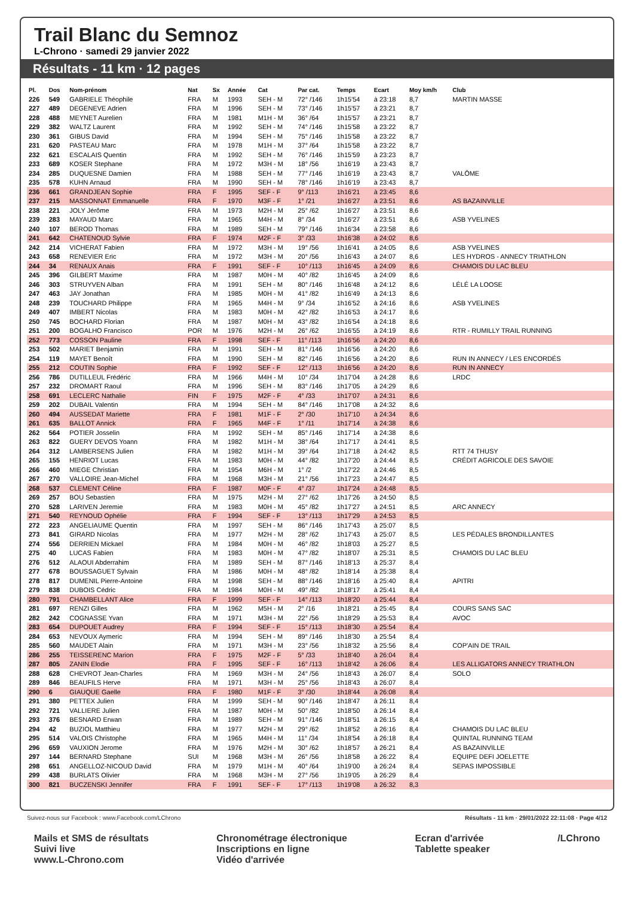Trail Blanc du Semnoz
L-Chrono · samedi 29 janvier 2022
Résultats - 11 km · 12 pages
| Pl. | Dos | Nom-prénom | Nat | Sx | Année | Cat | Par cat. | Temps | Ecart | Moy km/h | Club |
| --- | --- | --- | --- | --- | --- | --- | --- | --- | --- | --- | --- |
| 226 | 549 | GABRIELE Théophile | FRA | M | 1993 | SEH - M | 72° /146 | 1h15'54 | à 23:18 | 8,7 | MARTIN MASSE |
| 227 | 489 | DEGENEVE Adrien | FRA | M | 1996 | SEH - M | 73° /146 | 1h15'57 | à 23:21 | 8,7 | |
| 228 | 488 | MEYNET Aurelien | FRA | M | 1981 | M1H - M | 36° /64 | 1h15'57 | à 23:21 | 8,7 | |
| 229 | 382 | WALTZ Laurent | FRA | M | 1992 | SEH - M | 74° /146 | 1h15'58 | à 23:22 | 8,7 | |
| 230 | 361 | GIBUS David | FRA | M | 1994 | SEH - M | 75° /146 | 1h15'58 | à 23:22 | 8,7 | |
| 231 | 620 | PASTEAU Marc | FRA | M | 1978 | M1H - M | 37° /64 | 1h15'58 | à 23:22 | 8,7 | |
| 232 | 621 | ESCALAIS Quentin | FRA | M | 1992 | SEH - M | 76° /146 | 1h15'59 | à 23:23 | 8,7 | |
| 233 | 689 | KOSER Stephane | FRA | M | 1972 | M3H - M | 18° /56 | 1h16'19 | à 23:43 | 8,7 | |
| 234 | 285 | DUQUESNE Damien | FRA | M | 1988 | SEH - M | 77° /146 | 1h16'19 | à 23:43 | 8,7 | VALÔME |
| 235 | 578 | KUHN Arnaud | FRA | M | 1990 | SEH - M | 78° /146 | 1h16'19 | à 23:43 | 8,7 | |
| 236 | 661 | GRANDJEAN Sophie | FRA | F | 1995 | SEF - F | 9° /113 | 1h16'21 | à 23:45 | 8,6 | |
| 237 | 215 | MASSONNAT Emmanuelle | FRA | F | 1970 | M3F - F | 1° /21 | 1h16'27 | à 23:51 | 8,6 | AS BAZAINVILLE |
| 238 | 221 | JOLY Jérôme | FRA | M | 1973 | M2H - M | 25° /62 | 1h16'27 | à 23:51 | 8,6 | |
| 239 | 283 | MAYAUD Marc | FRA | M | 1965 | M4H - M | 8° /34 | 1h16'27 | à 23:51 | 8,6 | ASB YVELINES |
| 240 | 107 | BEROD Thomas | FRA | M | 1989 | SEH - M | 79° /146 | 1h16'34 | à 23:58 | 8,6 | |
| 241 | 642 | CHATENOUD Sylvie | FRA | F | 1974 | M2F - F | 3° /33 | 1h16'38 | à 24:02 | 8,6 | |
| 242 | 214 | VICHERAT Fabien | FRA | M | 1972 | M3H - M | 19° /56 | 1h16'41 | à 24:05 | 8,6 | ASB YVELINES |
| 243 | 658 | RENEVIER Eric | FRA | M | 1972 | M3H - M | 20° /56 | 1h16'43 | à 24:07 | 8,6 | LES HYDROS - ANNECY TRIATHLON |
| 244 | 34 | RENAUX Anais | FRA | F | 1991 | SEF - F | 10° /113 | 1h16'45 | à 24:09 | 8,6 | CHAMOIS DU LAC BLEU |
| 245 | 396 | GILBERT Maxime | FRA | M | 1987 | M0H - M | 40° /82 | 1h16'45 | à 24:09 | 8,6 | |
| 246 | 303 | STRUYVEN Alban | FRA | M | 1991 | SEH - M | 80° /146 | 1h16'48 | à 24:12 | 8,6 | LÉLÉ LA LOOSE |
| 247 | 463 | JAY Jonathan | FRA | M | 1985 | M0H - M | 41° /82 | 1h16'49 | à 24:13 | 8,6 | |
| 248 | 239 | TOUCHARD Philippe | FRA | M | 1965 | M4H - M | 9° /34 | 1h16'52 | à 24:16 | 8,6 | ASB YVELINES |
| 249 | 407 | IMBERT Nicolas | FRA | M | 1983 | M0H - M | 42° /82 | 1h16'53 | à 24:17 | 8,6 | |
| 250 | 745 | BOCHARD Florian | FRA | M | 1987 | M0H - M | 43° /82 | 1h16'54 | à 24:18 | 8,6 | |
| 251 | 200 | BOGALHO Francisco | POR | M | 1976 | M2H - M | 26° /62 | 1h16'55 | à 24:19 | 8,6 | RTR - RUMILLY TRAIL RUNNING |
| 252 | 773 | COSSON Pauline | FRA | F | 1998 | SEF - F | 11° /113 | 1h16'56 | à 24:20 | 8,6 | |
| 253 | 502 | MARIET Benjamin | FRA | M | 1991 | SEH - M | 81° /146 | 1h16'56 | à 24:20 | 8,6 | |
| 254 | 119 | MAYET Benoît | FRA | M | 1990 | SEH - M | 82° /146 | 1h16'56 | à 24:20 | 8,6 | RUN IN ANNECY / LES ENCORDÉS |
| 255 | 212 | COUTIN Sophie | FRA | F | 1992 | SEF - F | 12° /113 | 1h16'56 | à 24:20 | 8,6 | RUN IN ANNECY |
| 256 | 786 | DUTILLEUL Frédéric | FRA | M | 1966 | M4H - M | 10° /34 | 1h17'04 | à 24:28 | 8,6 | LRDC |
| 257 | 232 | DROMART Raoul | FRA | M | 1996 | SEH - M | 83° /146 | 1h17'05 | à 24:29 | 8,6 | |
| 258 | 691 | LECLERC Nathalie | FIN | F | 1975 | M2F - F | 4° /33 | 1h17'07 | à 24:31 | 8,6 | |
| 259 | 202 | DUBAIL Valentin | FRA | M | 1994 | SEH - M | 84° /146 | 1h17'08 | à 24:32 | 8,6 | |
| 260 | 494 | AUSSEDAT Mariette | FRA | F | 1981 | M1F - F | 2° /30 | 1h17'10 | à 24:34 | 8,6 | |
| 261 | 635 | BALLOT Annick | FRA | F | 1965 | M4F - F | 1° /11 | 1h17'14 | à 24:38 | 8,6 | |
| 262 | 564 | POTIER Josselin | FRA | M | 1992 | SEH - M | 85° /146 | 1h17'14 | à 24:38 | 8,6 | |
| 263 | 822 | GUERY DEVOS Yoann | FRA | M | 1982 | M1H - M | 38° /64 | 1h17'17 | à 24:41 | 8,5 | |
| 264 | 312 | LAMBERSENS Julien | FRA | M | 1982 | M1H - M | 39° /64 | 1h17'18 | à 24:42 | 8,5 | RTT 74 THUSY |
| 265 | 155 | HENRIOT Lucas | FRA | M | 1983 | M0H - M | 44° /82 | 1h17'20 | à 24:44 | 8,5 | CRÉDIT AGRICOLE DES SAVOIE |
| 266 | 460 | MIEGE Christian | FRA | M | 1954 | M6H - M | 1° /2 | 1h17'22 | à 24:46 | 8,5 | |
| 267 | 270 | VALLOIRE Jean-Michel | FRA | M | 1968 | M3H - M | 21° /56 | 1h17'23 | à 24:47 | 8,5 | |
| 268 | 537 | CLEMENT Céline | FRA | F | 1987 | M0F - F | 4° /37 | 1h17'24 | à 24:48 | 8,5 | |
| 269 | 257 | BOU Sebastien | FRA | M | 1975 | M2H - M | 27° /62 | 1h17'26 | à 24:50 | 8,5 | |
| 270 | 528 | LARIVEN Jeremie | FRA | M | 1983 | M0H - M | 45° /82 | 1h17'27 | à 24:51 | 8,5 | ARC ANNECY |
| 271 | 540 | REYNOUD Ophélie | FRA | F | 1994 | SEF - F | 13° /113 | 1h17'29 | à 24:53 | 8,5 | |
| 272 | 223 | ANGELIAUME Quentin | FRA | M | 1997 | SEH - M | 86° /146 | 1h17'43 | à 25:07 | 8,5 | |
| 273 | 841 | GIRARD Nicolas | FRA | M | 1977 | M2H - M | 28° /62 | 1h17'43 | à 25:07 | 8,5 | LES PÉDALES BRONDILLANTES |
| 274 | 556 | DERRIEN Mickael | FRA | M | 1984 | M0H - M | 46° /82 | 1h18'03 | à 25:27 | 8,5 | |
| 275 | 40 | LUCAS Fabien | FRA | M | 1983 | M0H - M | 47° /82 | 1h18'07 | à 25:31 | 8,5 | CHAMOIS DU LAC BLEU |
| 276 | 512 | ALAOUI Abderrahim | FRA | M | 1989 | SEH - M | 87° /146 | 1h18'13 | à 25:37 | 8,4 | |
| 277 | 678 | BOUSSAGUET Sylvain | FRA | M | 1986 | M0H - M | 48° /82 | 1h18'14 | à 25:38 | 8,4 | |
| 278 | 817 | DUMENIL Pierre-Antoine | FRA | M | 1998 | SEH - M | 88° /146 | 1h18'16 | à 25:40 | 8,4 | APITRI |
| 279 | 838 | DUBOIS Cédric | FRA | M | 1984 | M0H - M | 49° /82 | 1h18'17 | à 25:41 | 8,4 | |
| 280 | 791 | CHAMBELLANT Alice | FRA | F | 1999 | SEF - F | 14° /113 | 1h18'20 | à 25:44 | 8,4 | |
| 281 | 697 | RENZI Gilles | FRA | M | 1962 | M5H - M | 2° /16 | 1h18'21 | à 25:45 | 8,4 | COURS SANS SAC |
| 282 | 242 | COGNASSE Yvan | FRA | M | 1971 | M3H - M | 22° /56 | 1h18'29 | à 25:53 | 8,4 | AVOC |
| 283 | 654 | DUPOUET Audrey | FRA | F | 1994 | SEF - F | 15° /113 | 1h18'30 | à 25:54 | 8,4 | |
| 284 | 653 | NEVOUX Aymeric | FRA | M | 1994 | SEH - M | 89° /146 | 1h18'30 | à 25:54 | 8,4 | |
| 285 | 560 | MAUDET Alain | FRA | M | 1971 | M3H - M | 23° /56 | 1h18'32 | à 25:56 | 8,4 | COP'AIN DE TRAIL |
| 286 | 255 | TEISSERENC Marion | FRA | F | 1975 | M2F - F | 5° /33 | 1h18'40 | à 26:04 | 8,4 | |
| 287 | 805 | ZANIN Elodie | FRA | F | 1995 | SEF - F | 16° /113 | 1h18'42 | à 26:06 | 8,4 | LES ALLIGATORS ANNECY TRIATHLON |
| 288 | 628 | CHEVROT Jean-Charles | FRA | M | 1969 | M3H - M | 24° /56 | 1h18'43 | à 26:07 | 8,4 | SOLO |
| 289 | 846 | BEAUFILS Herve | FRA | M | 1971 | M3H - M | 25° /56 | 1h18'43 | à 26:07 | 8,4 | |
| 290 | 6 | GIAUQUE Gaelle | FRA | F | 1980 | M1F - F | 3° /30 | 1h18'44 | à 26:08 | 8,4 | |
| 291 | 380 | PETTEX Julien | FRA | M | 1999 | SEH - M | 90° /146 | 1h18'47 | à 26:11 | 8,4 | |
| 292 | 721 | VALLIERE Julien | FRA | M | 1987 | M0H - M | 50° /82 | 1h18'50 | à 26:14 | 8,4 | |
| 293 | 376 | BESNARD Erwan | FRA | M | 1989 | SEH - M | 91° /146 | 1h18'51 | à 26:15 | 8,4 | |
| 294 | 42 | BUZIOL Matthieu | FRA | M | 1977 | M2H - M | 29° /62 | 1h18'52 | à 26:16 | 8,4 | CHAMOIS DU LAC BLEU |
| 295 | 514 | VALOIS Christophe | FRA | M | 1965 | M4H - M | 11° /34 | 1h18'54 | à 26:18 | 8,4 | QUINTAL RUNNING TEAM |
| 296 | 659 | VAUXION Jerome | FRA | M | 1976 | M2H - M | 30° /62 | 1h18'57 | à 26:21 | 8,4 | AS BAZAINVILLE |
| 297 | 144 | BERNARD Stephane | SUI | M | 1968 | M3H - M | 26° /56 | 1h18'58 | à 26:22 | 8,4 | EQUIPE DEFI JOELETTE |
| 298 | 651 | ANGELLOZ-NICOUD David | FRA | M | 1979 | M1H - M | 40° /64 | 1h19'00 | à 26:24 | 8,4 | SEPAS IMPOSSIBLE |
| 299 | 438 | BURLATS Olivier | FRA | M | 1968 | M3H - M | 27° /56 | 1h19'05 | à 26:29 | 8,4 | |
| 300 | 821 | BUCZENSKI Jennifer | FRA | F | 1991 | SEF - F | 17° /113 | 1h19'08 | à 26:32 | 8,3 | |
Suivez-nous sur Facebook : www.Facebook.com/LChrono Résultats - 11 km · 29/01/2022 22:11:08 · Page 4/12
Mails et SMS de résultats
Suivi live
www.L-Chrono.com
Chronométrage électronique
Inscriptions en ligne
Vidéo d'arrivée
Ecran d'arrivée
Tablette speaker
/LChrono